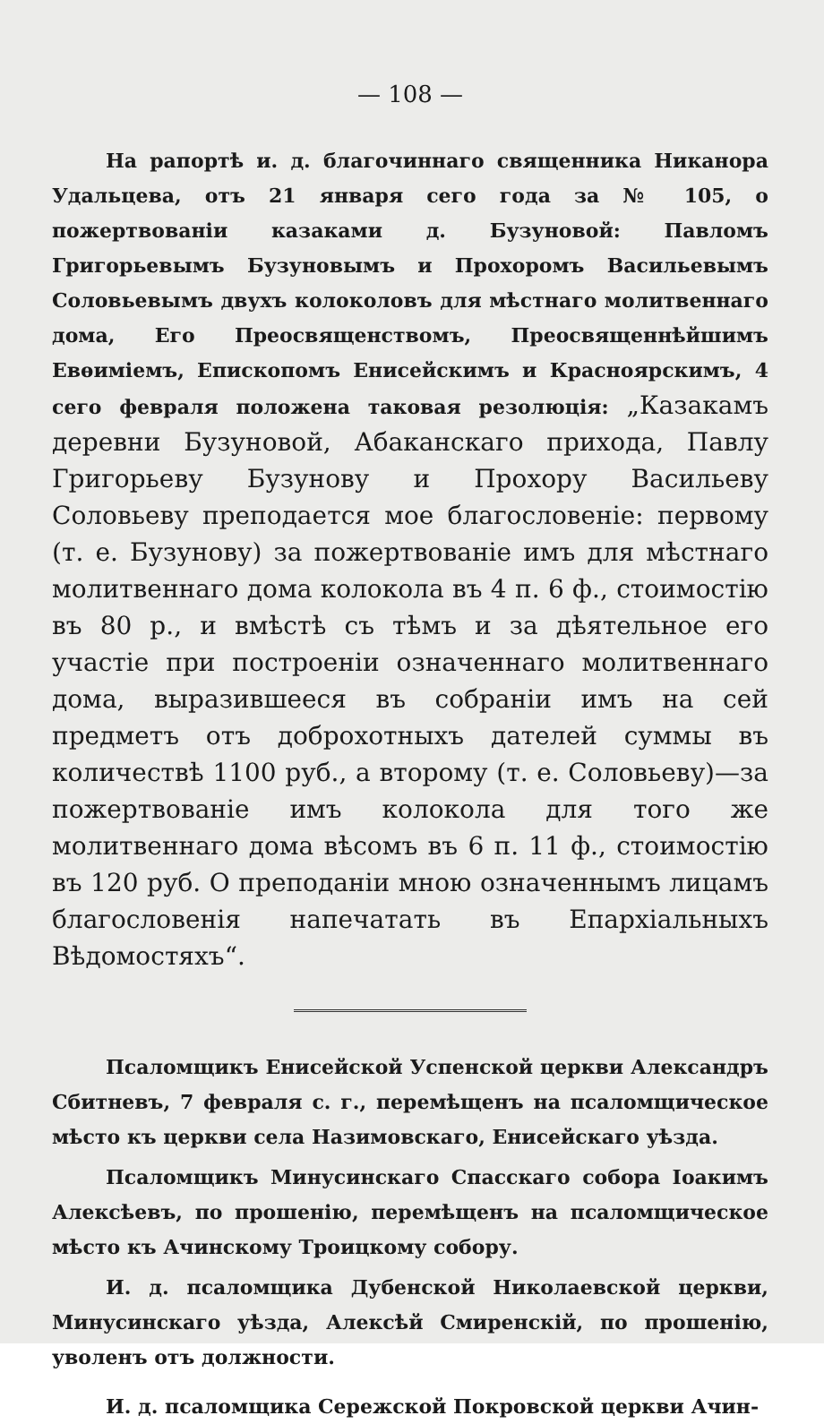— 108 —
На рапортѣ и. д. благочиннаго священника Никанора Удальцева, отъ 21 января сего года за № 105, о пожертвованіи казаками д. Бузуновой: Павломъ Григорьевымъ Бузуновымъ и Прохоромъ Васильевымъ Соловьевымъ двухъ колоколовъ для мѣстнаго молитвеннаго дома, Его Преосвященствомъ, Преосвященнѣйшимъ Евѳиміемъ, Епископомъ Енисейскимъ и Красноярскимъ, 4 сего февраля положена таковая резолюція: „Казакамъ деревни Бузуновой, Абаканскаго прихода, Павлу Григорьеву Бузунову и Прохору Васильеву Соловьеву преподается мое благословеніе: первому (т. е. Бузунову) за пожертвованіе имъ для мѣстнаго молитвеннаго дома колокола въ 4 п. 6 ф., стоимостію въ 80 р., и вмѣстѣ съ тѣмъ и за дѣятельное его участіе при построеніи означеннаго молитвеннаго дома, выразившееся въ собраніи имъ на сей предметъ отъ доброхотныхъ дателей суммы въ количествѣ 1100 руб., а второму (т. е. Соловьеву)—за пожертвованіе имъ колокола для того же молитвеннаго дома вѣсомъ въ 6 п. 11 ф., стоимостію въ 120 руб. О преподаніи мною означеннымъ лицамъ благословенія напечатать въ Епархіальныхъ Вѣдомостяхъ“.
Псаломщикъ Енисейской Успенской церкви Александръ Сбитневъ, 7 февраля с. г., перемѣщенъ на псаломщическое мѣсто къ церкви села Назимовскаго, Енисейскаго уѣзда.
Псаломщикъ Минусинскаго Спасскаго собора Іоакимъ Алексѣевъ, по прошенію, перемѣщенъ на псаломщическое мѣсто къ Ачинскому Троицкому собору.
И. д. псаломщика Дубенской Николаевской церкви, Минусинскаго уѣзда, Алексѣй Смиренскій, по прошенію, уволенъ отъ должности.
И. д. псаломщика Сережской Покровской церкви Ачин-